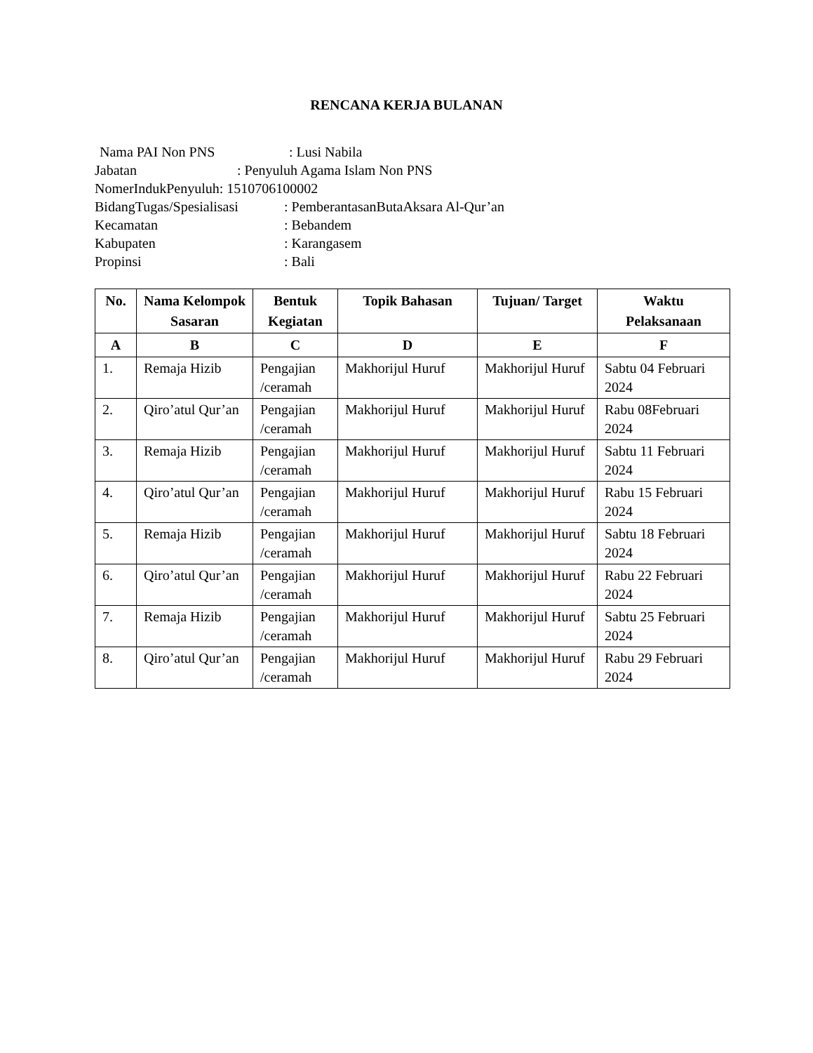RENCANA KERJA BULANAN
Nama PAI Non PNS: Lusi Nabila
Jabatan: Penyuluh Agama Islam Non PNS
NomerIndukPenyuluh: 1510706100002
BidangTugas/Spesialisasi: PemberantasanButaAksara Al-Qur’an
Kecamatan: Bebandem
Kabupaten: Karangasem
Propinsi: Bali
| No. | Nama Kelompok Sasaran | Bentuk Kegiatan | Topik Bahasan | Tujuan/ Target | Waktu Pelaksanaan |
| --- | --- | --- | --- | --- | --- |
| A | B | C | D | E | F |
| 1. | Remaja Hizib | Pengajian /ceramah | Makhorijul Huruf | Makhorijul Huruf | Sabtu 04 Februari 2024 |
| 2. | Qiro’atul Qur’an | Pengajian /ceramah | Makhorijul Huruf | Makhorijul Huruf | Rabu 08Februari 2024 |
| 3. | Remaja Hizib | Pengajian /ceramah | Makhorijul Huruf | Makhorijul Huruf | Sabtu 11 Februari 2024 |
| 4. | Qiro’atul Qur’an | Pengajian /ceramah | Makhorijul Huruf | Makhorijul Huruf | Rabu 15 Februari 2024 |
| 5. | Remaja Hizib | Pengajian /ceramah | Makhorijul Huruf | Makhorijul Huruf | Sabtu 18 Februari 2024 |
| 6. | Qiro’atul Qur’an | Pengajian /ceramah | Makhorijul Huruf | Makhorijul Huruf | Rabu 22 Februari 2024 |
| 7. | Remaja Hizib | Pengajian /ceramah | Makhorijul Huruf | Makhorijul Huruf | Sabtu 25 Februari 2024 |
| 8. | Qiro’atul Qur’an | Pengajian /ceramah | Makhorijul Huruf | Makhorijul Huruf | Rabu 29 Februari 2024 |